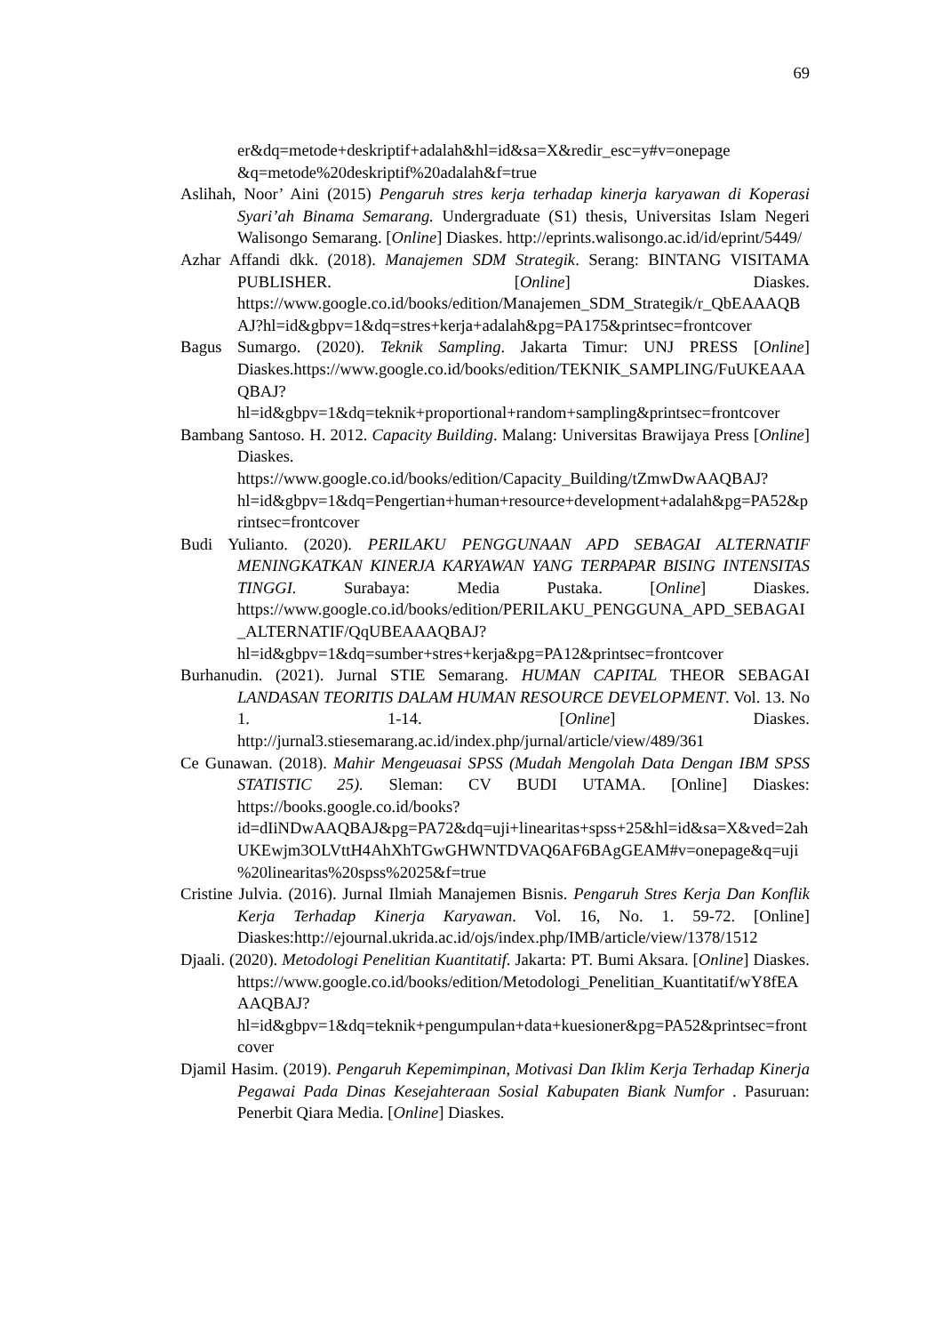69
er&dq=metode+deskriptif+adalah&hl=id&sa=X&redir_esc=y#v=onepage &q=metode%20deskriptif%20adalah&f=true
Aslihah, Noor’ Aini (2015) Pengaruh stres kerja terhadap kinerja karyawan di Koperasi Syari’ah Binama Semarang. Undergraduate (S1) thesis, Universitas Islam Negeri Walisongo Semarang. [Online] Diaskes. http://eprints.walisongo.ac.id/id/eprint/5449/
Azhar Affandi dkk. (2018). Manajemen SDM Strategik. Serang: BINTANG VISITAMA PUBLISHER. [Online] Diaskes. https://www.google.co.id/books/edition/Manajemen_SDM_Strategik/r_QbEAAAQBAJ?hl=id&gbpv=1&dq=stres+kerja+adalah&pg=PA175&printsec=frontcover
Bagus Sumargo. (2020). Teknik Sampling. Jakarta Timur: UNJ PRESS [Online] Diaskes.https://www.google.co.id/books/edition/TEKNIK_SAMPLING/FuUKEAAAQBAJ?hl=id&gbpv=1&dq=teknik+proportional+random+sampling&printsec=frontcover
Bambang Santoso. H. 2012. Capacity Building. Malang: Universitas Brawijaya Press [Online] Diaskes. https://www.google.co.id/books/edition/Capacity_Building/tZmwDwAAQBAJ?hl=id&gbpv=1&dq=Pengertian+human+resource+development+adalah&pg=PA52&printsec=frontcover
Budi Yulianto. (2020). PERILAKU PENGGUNAAN APD SEBAGAI ALTERNATIF MENINGKATKAN KINERJA KARYAWAN YANG TERPAPAR BISING INTENSITAS TINGGI. Surabaya: Media Pustaka. [Online] Diaskes. https://www.google.co.id/books/edition/PERILAKU_PENGGUNA_APD_SEBAGAI_ALTERNATIF/QqUBEAAAQBAJ?hl=id&gbpv=1&dq=sumber+stres+kerja&pg=PA12&printsec=frontcover
Burhanudin. (2021). Jurnal STIE Semarang. HUMAN CAPITAL THEOR SEBAGAI LANDASAN TEORITIS DALAM HUMAN RESOURCE DEVELOPMENT. Vol. 13. No 1. 1-14. [Online] Diaskes. http://jurnal3.stiesemarang.ac.id/index.php/jurnal/article/view/489/361
Ce Gunawan. (2018). Mahir Mengeuasai SPSS (Mudah Mengolah Data Dengan IBM SPSS STATISTIC 25). Sleman: CV BUDI UTAMA. [Online] Diaskes: https://books.google.co.id/books?id=dIiNDwAAQBAJ&pg=PA72&dq=uji+linearitas+spss+25&hl=id&sa=X&ved=2ahUKEwjm3OLVttH4AhXhTGwGHWNTDVAQ6AF6BAgGEAM#v=onepage&q=uji%20linearitas%20spss%2025&f=true
Cristine Julvia. (2016). Jurnal Ilmiah Manajemen Bisnis. Pengaruh Stres Kerja Dan Konflik Kerja Terhadap Kinerja Karyawan. Vol. 16, No. 1. 59-72. [Online] Diaskes:http://ejournal.ukrida.ac.id/ojs/index.php/IMB/article/view/1378/1512
Djaali. (2020). Metodologi Penelitian Kuantitatif. Jakarta: PT. Bumi Aksara. [Online] Diaskes. https://www.google.co.id/books/edition/Metodologi_Penelitian_Kuantitatif/wY8fEAAAQBAJ?hl=id&gbpv=1&dq=teknik+pengumpulan+data+kuesioner&pg=PA52&printsec=frontcover
Djamil Hasim. (2019). Pengaruh Kepemimpinan, Motivasi Dan Iklim Kerja Terhadap Kinerja Pegawai Pada Dinas Kesejahteraan Sosial Kabupaten Biank Numfor . Pasuruan: Penerbit Qiara Media. [Online] Diaskes.